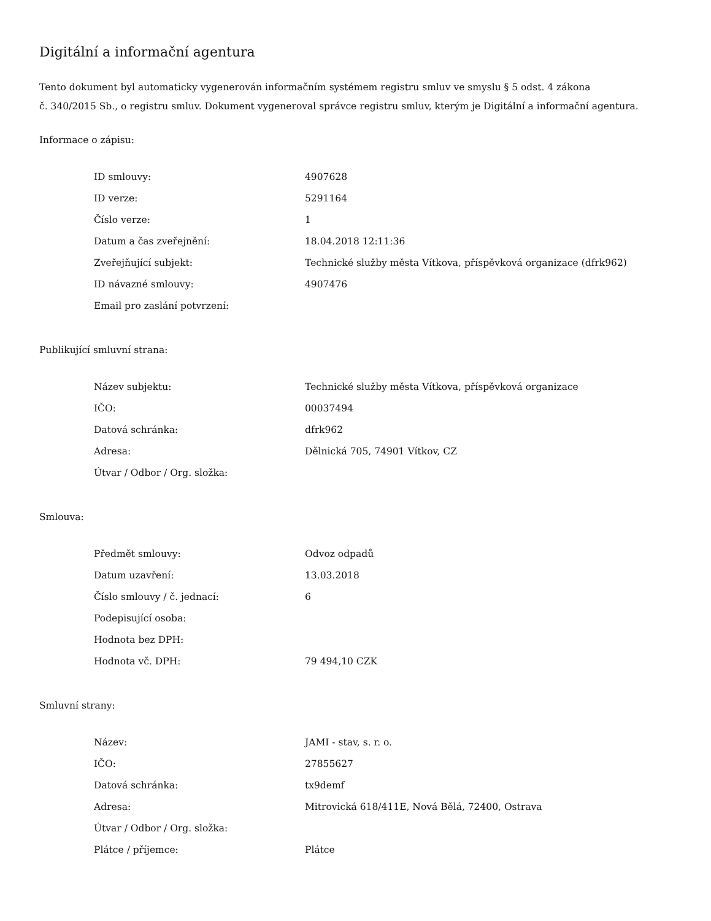Digitální a informační agentura
Tento dokument byl automaticky vygenerován informačním systémem registru smluv ve smyslu § 5 odst. 4 zákona
č. 340/2015 Sb., o registru smluv. Dokument vygeneroval správce registru smluv, kterým je Digitální a informační agentura.
Informace o zápisu:
| ID smlouvy: | 4907628 |
| ID verze: | 5291164 |
| Číslo verze: | 1 |
| Datum a čas zveřejnění: | 18.04.2018 12:11:36 |
| Zveřejňující subjekt: | Technické služby města Vítkova, příspěvková organizace (dfrk962) |
| ID návazné smlouvy: | 4907476 |
| Email pro zaslání potvrzení: | |
Publikující smluvní strana:
| Název subjektu: | Technické služby města Vítkova, příspěvková organizace |
| IČO: | 00037494 |
| Datová schránka: | dfrk962 |
| Adresa: | Dělnická 705, 74901 Vítkov, CZ |
| Útvar / Odbor / Org. složka: | |
Smlouva:
| Předmět smlouvy: | Odvoz odpadů |
| Datum uzavření: | 13.03.2018 |
| Číslo smlouvy / č. jednací: | 6 |
| Podepisující osoba: | |
| Hodnota bez DPH: | |
| Hodnota vč. DPH: | 79 494,10 CZK |
Smluvní strany:
| Název: | JAMI - stav, s. r. o. |
| IČO: | 27855627 |
| Datová schránka: | tx9demf |
| Adresa: | Mitrovická 618/411E, Nová Bělá, 72400, Ostrava |
| Útvar / Odbor / Org. složka: | |
| Plátce / příjemce: | Plátce |